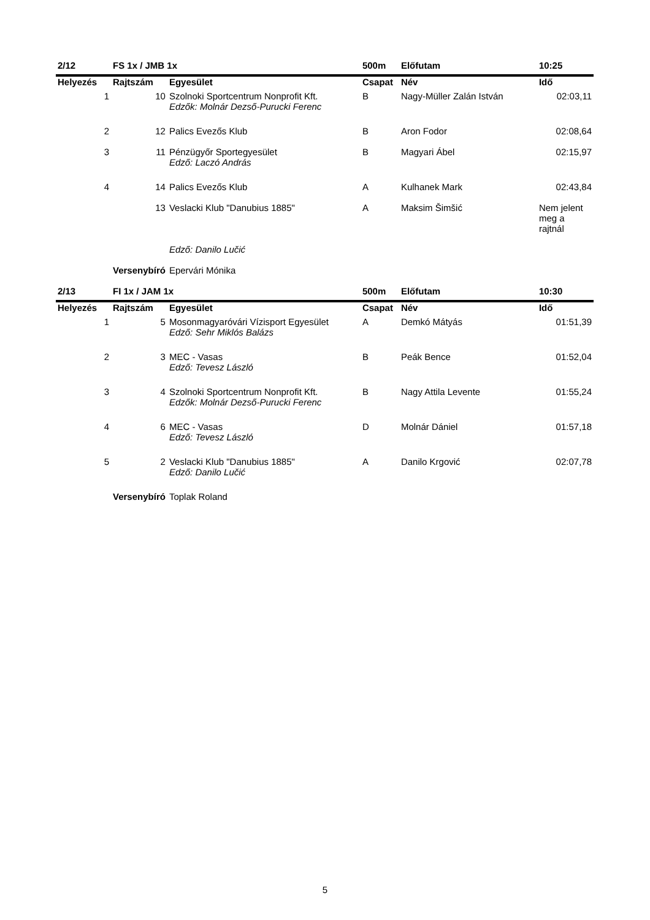| 2/12 | FS 1x / JMB 1x | | 500m | Előfutam | 10:25 |
| --- | --- | --- | --- | --- | --- |
| Helyezés | Rajtszám | Egyesület | Csapat | Név | Idő |
| 1 | 10 | Szolnoki Sportcentrum Nonprofit Kft. Edzők: Molnár Dezső-Purucki Ferenc | B | Nagy-Müller Zalán István | 02:03,11 |
| 2 | 12 | Palics Evezős Klub | B | Aron Fodor | 02:08,64 |
| 3 | 11 | Pénzügyőr Sportegyesület Edző: Laczó András | B | Magyari Ábel | 02:15,97 |
| 4 | 14 | Palics Evezős Klub | A | Kulhanek Mark | 02:43,84 |
| | 13 | Veslacki Klub "Danubius 1885" | A | Maksim Šimšić | Nem jelent meg a rajtnál |
| | | Edző: Danilo Lučić | | | |
| | Versenybíró | Epervári Mónika | | | |
| 2/13 | FI 1x / JAM 1x | | 500m | Előfutam | 10:30 |
| Helyezés | Rajtszám | Egyesület | Csapat | Név | Idő |
| 1 | 5 | Mosonmagyaróvári Vízisport Egyesület Edző: Sehr Miklós Balázs | A | Demkó Mátyás | 01:51,39 |
| 2 | 3 | MEC - Vasas Edző: Tevesz László | B | Peák Bence | 01:52,04 |
| 3 | 4 | Szolnoki Sportcentrum Nonprofit Kft. Edzők: Molnár Dezső-Purucki Ferenc | B | Nagy Attila Levente | 01:55,24 |
| 4 | 6 | MEC - Vasas Edző: Tevesz László | D | Molnár Dániel | 01:57,18 |
| 5 | 2 | Veslacki Klub "Danubius 1885" Edző: Danilo Lučić | A | Danilo Krgović | 02:07,78 |
| | Versenybíró | Toplak Roland | | | |
5